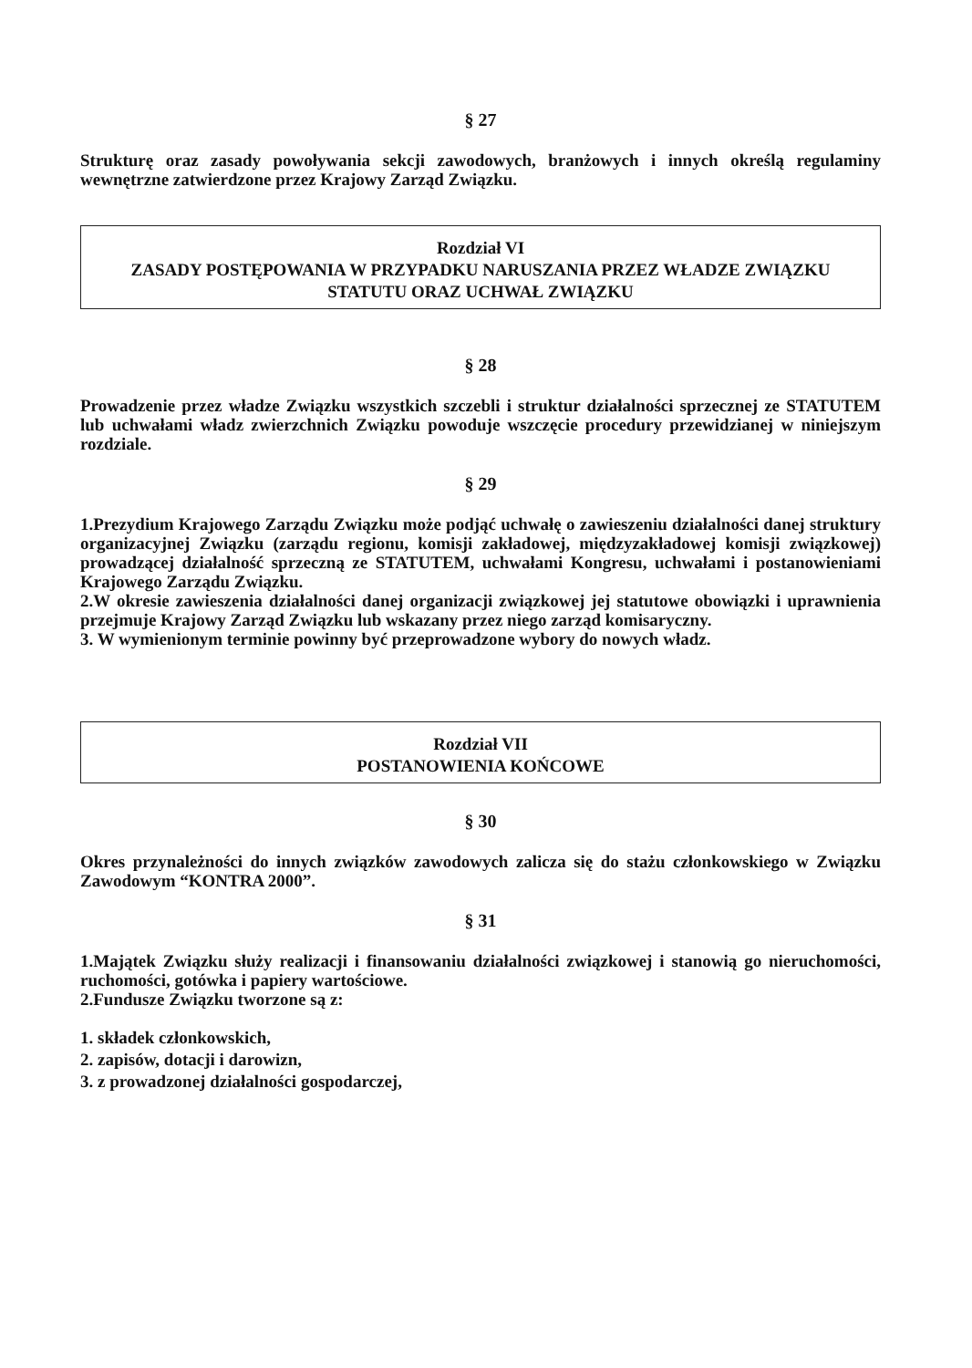§ 27
Strukturę oraz zasady powoływania sekcji zawodowych, branżowych i innych określą regulaminy wewnętrzne zatwierdzone przez Krajowy Zarząd Związku.
Rozdział VI
ZASADY POSTĘPOWANIA W PRZYPADKU NARUSZANIA PRZEZ WŁADZE ZWIĄZKU STATUTU ORAZ UCHWAŁ ZWIĄZKU
§ 28
Prowadzenie przez władze Związku wszystkich szczebli i struktur działalności sprzecznej ze STATUTEM lub uchwałami władz zwierzchnich Związku powoduje wszczęcie procedury przewidzianej w niniejszym rozdziale.
§ 29
1.Prezydium Krajowego Zarządu Związku może podjąć uchwałę o zawieszeniu działalności danej struktury organizacyjnej Związku (zarządu regionu, komisji zakładowej, międzyzakładowej komisji związkowej) prowadzącej działalność sprzeczną ze STATUTEM, uchwałami Kongresu, uchwałami i postanowieniami Krajowego Zarządu Związku.
2.W okresie zawieszenia działalności danej organizacji związkowej jej statutowe obowiązki i uprawnienia przejmuje Krajowy Zarząd Związku lub wskazany przez niego zarząd komisaryczny.
3. W wymienionym terminie powinny być przeprowadzone wybory do nowych władz.
Rozdział VII
POSTANOWIENIA KOŃCOWE
§ 30
Okres przynależności do innych związków zawodowych zalicza się do stażu członkowskiego w Związku Zawodowym “KONTRA 2000”.
§ 31
1.Majątek Związku służy realizacji i finansowaniu działalności związkowej i stanowią go nieruchomości, ruchomości, gotówka i papiery wartościowe.
2.Fundusze Związku tworzone są z:
1. składek członkowskich,
2. zapisów, dotacji i darowizn,
3. z prowadzonej działalności gospodarczej,